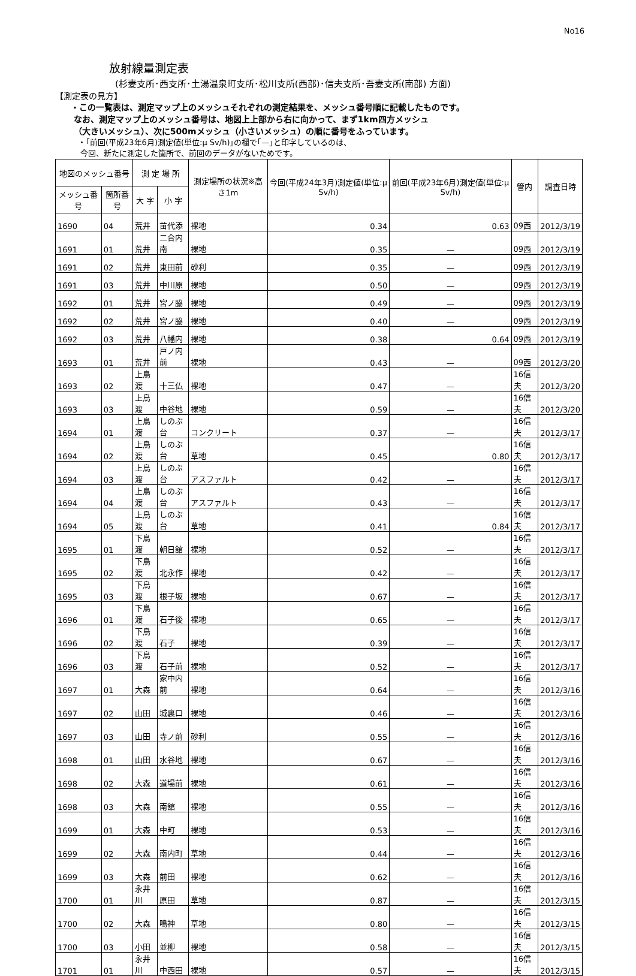No16
放射線量測定表
(杉妻支所･西支所･土湯温泉町支所･松川支所(西部)･信夫支所･吾妻支所(南部) 方面)
【測定表の見方】
・この一覧表は、測定マップ上のメッシュそれぞれの測定結果を、メッシュ番号順に記載したものです。
なお、測定マップ上のメッシュ番号は、地図上上部から右に向かって、まず1km四方メッシュ
（大きいメッシュ）、次に500mメッシュ（小さいメッシュ）の順に番号をふっています。
・｢前回(平成23年6月)測定値(単位:μ Sv/h)｣の欄で｢—｣と印字しているのは、
今回、新たに測定した箇所で、前回のデータがないためです。
| 地図のメッシュ番号 | | 測 定 場 所 | | 測定場所の状況※高さ1m | 今回(平成24年3月)測定値(単位:μ Sv/h) | 前回(平成23年6月)測定値(単位:μ Sv/h) | 管内 | 調査日時 |
| --- | --- | --- | --- | --- | --- | --- | --- | --- |
| メッシュ番号 | 箇所番号 | 大 字 | 小 字 | | | | | |
| 1690 | 04 | 荒井 | 苗代添 | 裸地 | 0.34 | 0.63 | 09西 | 2012/3/19 |
| 1691 | 01 | 荒井 | 二合内南 | 裸地 | 0.35 | — | 09西 | 2012/3/19 |
| 1691 | 02 | 荒井 | 東田前 | 砂利 | 0.35 | — | 09西 | 2012/3/19 |
| 1691 | 03 | 荒井 | 中川原 | 裸地 | 0.50 | — | 09西 | 2012/3/19 |
| 1692 | 01 | 荒井 | 宮ノ脇 | 裸地 | 0.49 | — | 09西 | 2012/3/19 |
| 1692 | 02 | 荒井 | 宮ノ脇 | 裸地 | 0.40 | — | 09西 | 2012/3/19 |
| 1692 | 03 | 荒井 | 八幡内 | 裸地 | 0.38 | 0.64 | 09西 | 2012/3/19 |
| 1693 | 01 | 荒井 | 戸ノ内前 | 裸地 | 0.43 | — | 09西 | 2012/3/20 |
| 1693 | 02 | 上鳥渡 | 十三仏 | 裸地 | 0.47 | — | 16信夫 | 2012/3/20 |
| 1693 | 03 | 上鳥渡 | 中谷地 | 裸地 | 0.59 | — | 16信夫 | 2012/3/20 |
| 1694 | 01 | 上鳥渡 | しのぶ台 | コンクリート | 0.37 | — | 16信夫 | 2012/3/17 |
| 1694 | 02 | 上鳥渡 | しのぶ台 | 草地 | 0.45 | 0.80 | 16信夫 | 2012/3/17 |
| 1694 | 03 | 上鳥渡 | しのぶ台 | アスファルト | 0.42 | — | 16信夫 | 2012/3/17 |
| 1694 | 04 | 上鳥渡 | しのぶ台 | アスファルト | 0.43 | — | 16信夫 | 2012/3/17 |
| 1694 | 05 | 上鳥渡 | しのぶ台 | 草地 | 0.41 | 0.84 | 16信夫 | 2012/3/17 |
| 1695 | 01 | 下鳥渡 | 朝日舘 | 裸地 | 0.52 | — | 16信夫 | 2012/3/17 |
| 1695 | 02 | 下鳥渡 | 北永作 | 裸地 | 0.42 | — | 16信夫 | 2012/3/17 |
| 1695 | 03 | 下鳥渡 | 根子坂 | 裸地 | 0.67 | — | 16信夫 | 2012/3/17 |
| 1696 | 01 | 下鳥渡 | 石子後 | 裸地 | 0.65 | — | 16信夫 | 2012/3/17 |
| 1696 | 02 | 下鳥渡 | 石子 | 裸地 | 0.39 | — | 16信夫 | 2012/3/17 |
| 1696 | 03 | 下鳥渡 | 石子前 | 裸地 | 0.52 | — | 16信夫 | 2012/3/17 |
| 1697 | 01 | 大森 | 家中内前 | 裸地 | 0.64 | — | 16信夫 | 2012/3/16 |
| 1697 | 02 | 山田 | 城裏口 | 裸地 | 0.46 | — | 16信夫 | 2012/3/16 |
| 1697 | 03 | 山田 | 寺ノ前 | 砂利 | 0.55 | — | 16信夫 | 2012/3/16 |
| 1698 | 01 | 山田 | 水谷地 | 裸地 | 0.67 | — | 16信夫 | 2012/3/16 |
| 1698 | 02 | 大森 | 道場前 | 裸地 | 0.61 | — | 16信夫 | 2012/3/16 |
| 1698 | 03 | 大森 | 南舘 | 裸地 | 0.55 | — | 16信夫 | 2012/3/16 |
| 1699 | 01 | 大森 | 中町 | 裸地 | 0.53 | — | 16信夫 | 2012/3/16 |
| 1699 | 02 | 大森 | 南内町 | 草地 | 0.44 | — | 16信夫 | 2012/3/16 |
| 1699 | 03 | 大森 | 前田 | 裸地 | 0.62 | — | 16信夫 | 2012/3/16 |
| 1700 | 01 | 永井川 | 原田 | 草地 | 0.87 | — | 16信夫 | 2012/3/15 |
| 1700 | 02 | 大森 | 鳴神 | 草地 | 0.80 | — | 16信夫 | 2012/3/15 |
| 1700 | 03 | 小田 | 並柳 | 裸地 | 0.58 | — | 16信夫 | 2012/3/15 |
| 1701 | 01 | 永井川 | 中西田 | 裸地 | 0.57 | — | 16信夫 | 2012/3/15 |